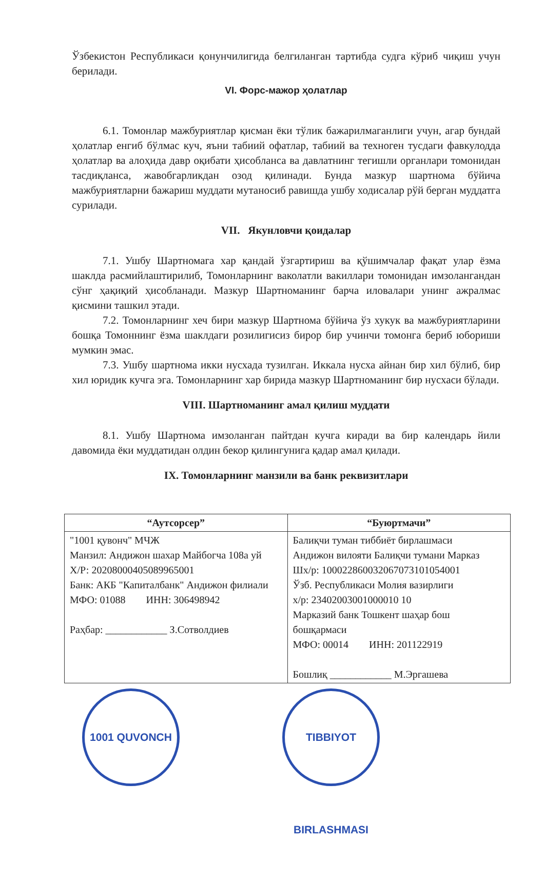Ўзбекистон Республикаси қонунчилигида белгиланган тартибда судга кўриб чиқиш учун берилади.
VI. Форс-мажор ҳолатлар
6.1. Томонлар мажбуриятлар қисман ёки тўлик бажарилмаганлиги учун, агар бундай ҳолатлар енгиб бўлмас куч, яъни табиий офатлар, табиий ва техноген тусдаги фавкулодда ҳолатлар ва алоҳида давр оқибати ҳисобланса ва давлатнинг тегишли органлари томонидан тасдиқланса, жавобгарликдан озод қилинади. Бунда мазкур шартнома бўйича мажбуриятларни бажариш муддати мутаносиб равишда ушбу ходисалар рўй берган муддатга сурилади.
VII. Якунловчи қоидалар
7.1. Ушбу Шартномага хар қандай ўзгартириш ва қўшимчалар фақат улар ёзма шаклда расмийлаштирилиб, Томонларнинг ваколатли вакиллари томонидан имзолангандан сўнг ҳақиқий ҳисобланади. Мазкур Шартноманинг барча иловалари унинг ажралмас қисмини ташкил этади.
7.2. Томонларнинг хеч бири мазкур Шартнома бўйича ўз хукук ва мажбуриятларини бошқа Томоннинг ёзма шаклдаги розилигисиз бирор бир учинчи томонга бериб юбориши мумкин эмас.
7.3. Ушбу шартнома икки нусхада тузилган. Иккала нусха айнан бир хил бўлиб, бир хил юридик кучга эга. Томонларнинг хар бирида мазкур Шартноманинг бир нусхаси бўлади.
VIII. Шартноманинг амал қилиш муддати
8.1. Ушбу Шартнома имзоланган пайтдан кучга киради ва бир календарь йили давомида ёки муддатидан олдин бекор қилингунига қадар амал қилади.
IX. Томонларнинг манзили ва банк реквизитлари
| “Аутсорсер” | “Буюртмачи” |
| --- | --- |
| "1001 қувонч" МЧЖ Манзил: Андижон шахар Майбогча 108а уй Х/Р: 20208000405089965001 Банк: АКБ "Капиталбанк" Андижон филиали МФО: 01088 ИНН: 306498942 Раҳбар: ____________ З.Сотволдиев | Балиқчи туман тиббиёт бирлашмаси Андижон вилояти Балиқчи тумани Марказ Шх/р: 100022860032067073101054001 Ўзб. Республикаси Молия вазирлиги х/р: 23402003001000010 10 Марказий банк Тошкент шаҳар бош бошқармаси МФО: 00014 ИНН: 201122919 Бошлиқ ____________ М.Эргашева |
1001 QUVONCH TIBBIYOT BIRLASHMASI